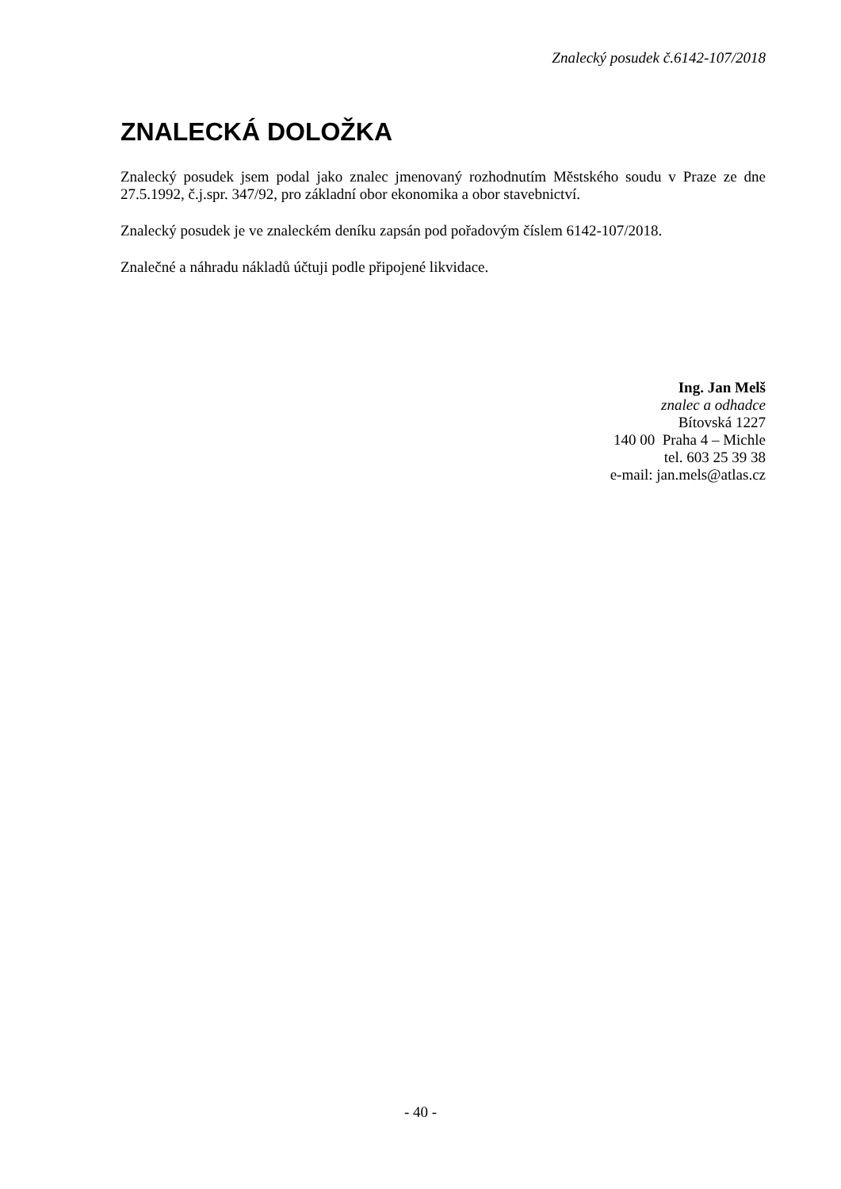Znalecký posudek č.6142-107/2018
ZNALECKÁ DOLOŽKA
Znalecký posudek jsem podal jako znalec jmenovaný rozhodnutím Městského soudu v Praze ze dne 27.5.1992, č.j.spr. 347/92, pro základní obor ekonomika a obor stavebnictví.
Znalecký posudek je ve znaleckém deníku zapsán pod pořadovým číslem 6142-107/2018.
Znalečné a náhradu nákladů účtuji podle připojené likvidace.
Ing. Jan Melš
znalec a odhadce
Bítovská 1227
140 00 Praha 4 – Michle
tel. 603 25 39 38
e-mail: jan.mels@atlas.cz
- 40 -